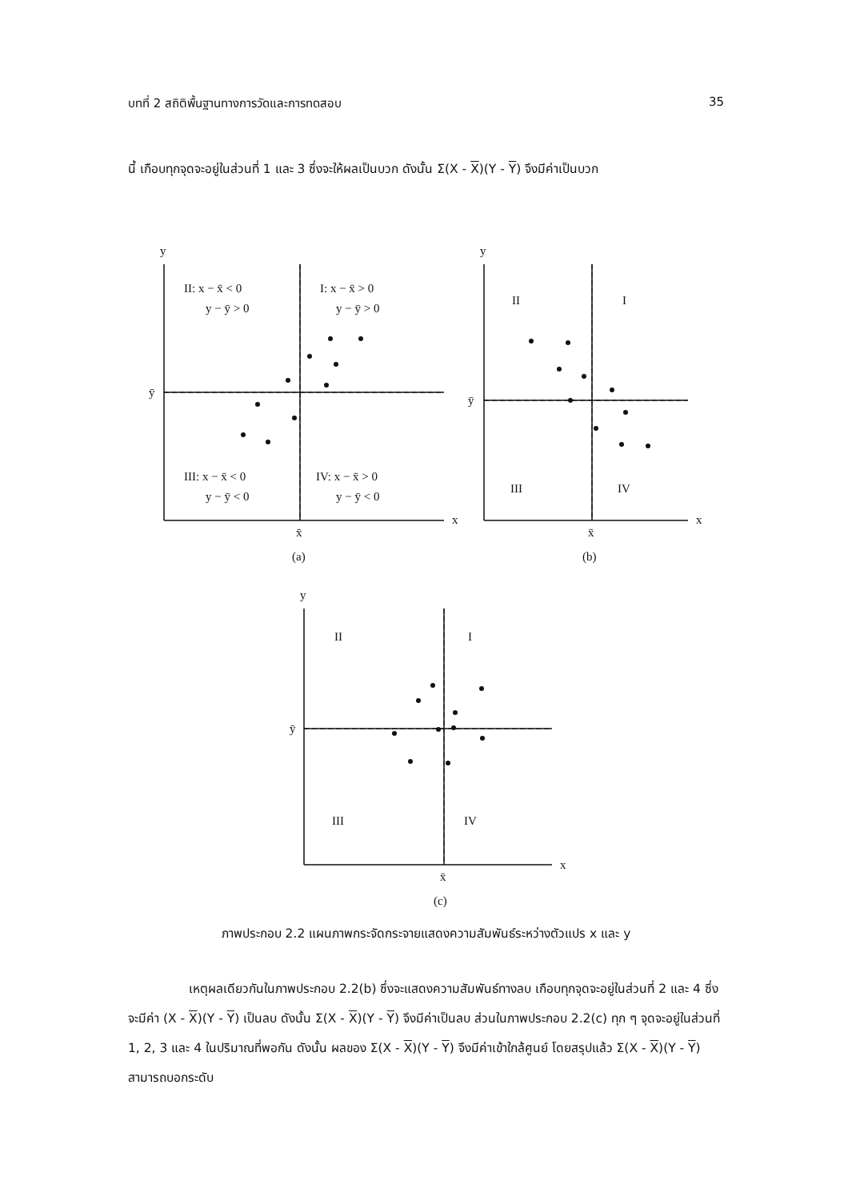บทที่ 2 สถิติพื้นฐานทางการวัดและการทดสอบ 35
นี้ เกือบทุกจุดจะอยู่ในส่วนที่ 1 และ 3 ซึ่งจะให้ผลเป็นบวก ดังนั้น Σ(X - X)(Y - Y) จึงมีค่าเป็นบวก
y
x
x̄
ȳ
II: x − x̄ < 0
y − ȳ > 0
I: x − x̄ > 0
y − ȳ > 0
III: x − x̄ < 0
y − ȳ < 0
IV: x − x̄ > 0
y − ȳ < 0
(a)
y
x
x̄
ȳ
II
I
III
IV
(b)
y
x
x̄
ȳ
II
I
III
IV
(c)
ภาพประกอบ 2.2 แผนภาพกระจัดกระจายแสดงความสัมพันธ์ระหว่างตัวแปร x และ y
เหตุผลเดียวกันในภาพประกอบ 2.2(b) ซึ่งจะแสดงความสัมพันธ์ทางลบ เกือบทุกจุดจะอยู่ในส่วนที่ 2 และ 4 ซึ่งจะมีค่า (X - X)(Y - Y) เป็นลบ ดังนั้น Σ(X - X)(Y - Y) จึงมีค่าเป็นลบ ส่วนในภาพประกอบ 2.2(c) ทุก ๆ จุดจะอยู่ในส่วนที่ 1, 2, 3 และ 4 ในปริมาณที่พอกัน ดังนั้น ผลของ Σ(X - X)(Y - Y) จึงมีค่าเข้าใกล้ศูนย์ โดยสรุปแล้ว Σ(X - X)(Y - Y) สามารถบอกระดับ